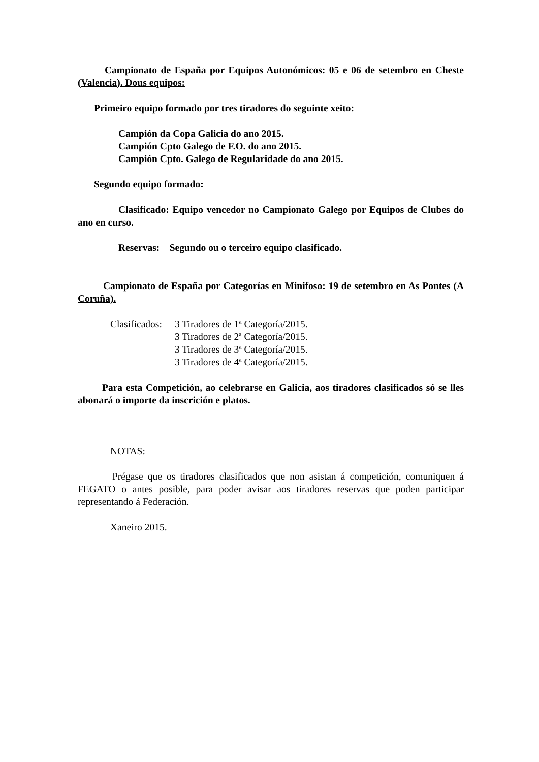Campionato de España por Equipos Autonómicos: 05 e 06 de setembro en Cheste (Valencia). Dous equipos:
Primeiro equipo formado por tres tiradores do seguinte xeito:
Campión da Copa Galicia do ano 2015.
Campión Cpto Galego de F.O. do ano 2015.
Campión Cpto. Galego de Regularidade do ano 2015.
Segundo equipo formado:
Clasificado: Equipo vencedor no Campionato Galego por Equipos de Clubes do ano en curso.
Reservas: Segundo ou o terceiro equipo clasificado.
Campionato de España por Categorías en Minifoso: 19 de setembro en As Pontes (A Coruña).
Clasificados: 3 Tiradores de 1ª Categoría/2015.
3 Tiradores de 2ª Categoría/2015.
3 Tiradores de 3ª Categoría/2015.
3 Tiradores de 4ª Categoría/2015.
Para esta Competición, ao celebrarse en Galicia, aos tiradores clasificados só se lles abonará o importe da inscrición e platos.
NOTAS:
Prégase que os tiradores clasificados que non asistan á competición, comuniquen á FEGATO o antes posible, para poder avisar aos tiradores reservas que poden participar representando á Federación.
Xaneiro 2015.